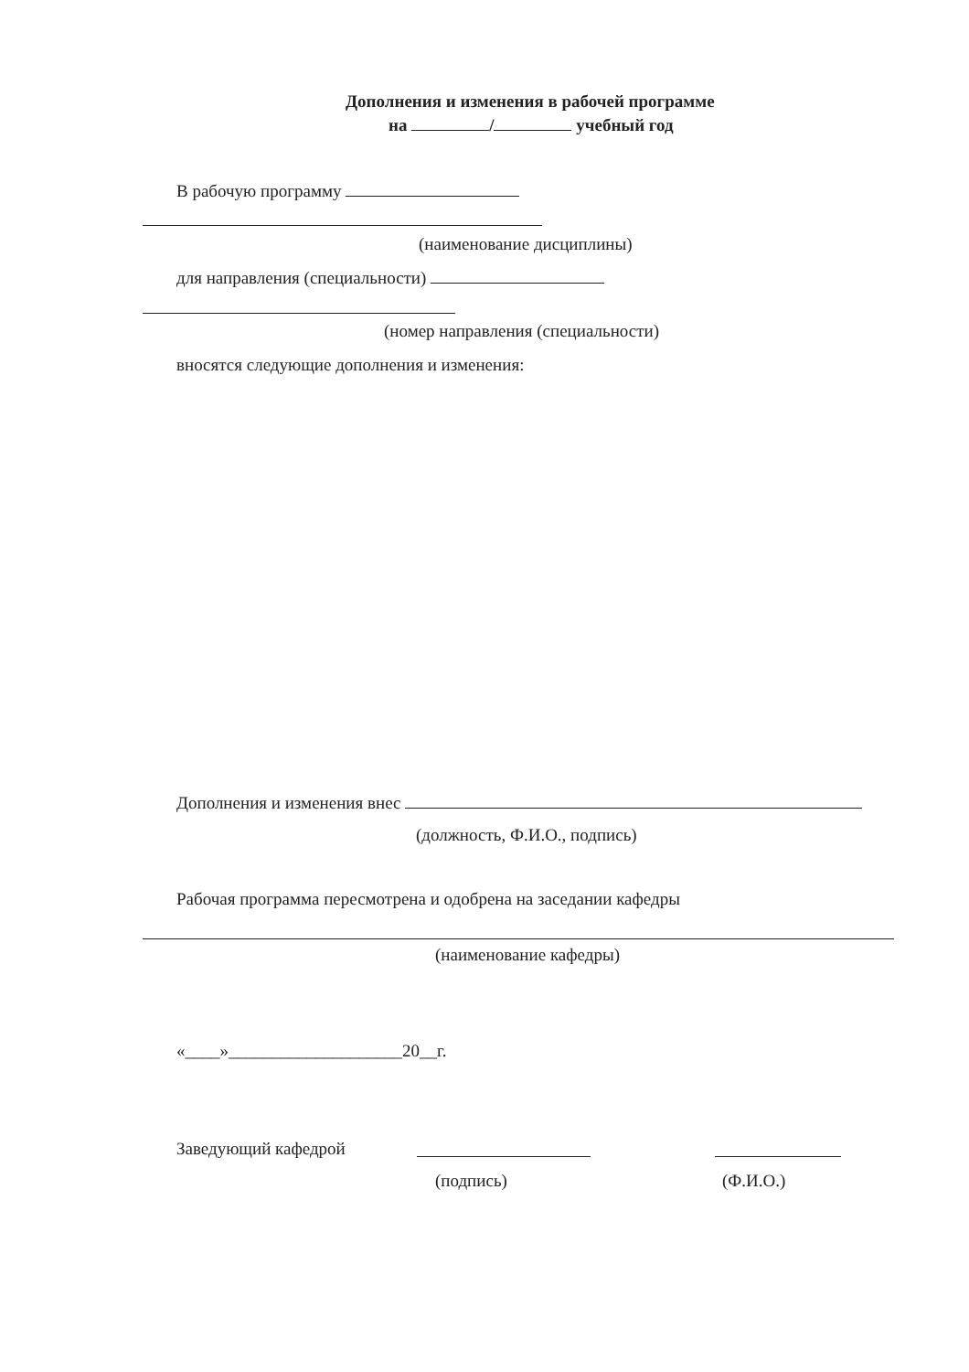Дополнения и изменения в рабочей программе
на / учебный год
В рабочую программу
(наименование дисциплины)
для направления (специальности)
(номер направления (специальности)
вносятся следующие дополнения и изменения:
Дополнения и изменения внес
(должность, Ф.И.О., подпись)
Рабочая программа пересмотрена и одобрена на заседании кафедры
(наименование кафедры)
«____»____________________20__г.
Заведующий кафедрой
(подпись) (Ф.И.О.)